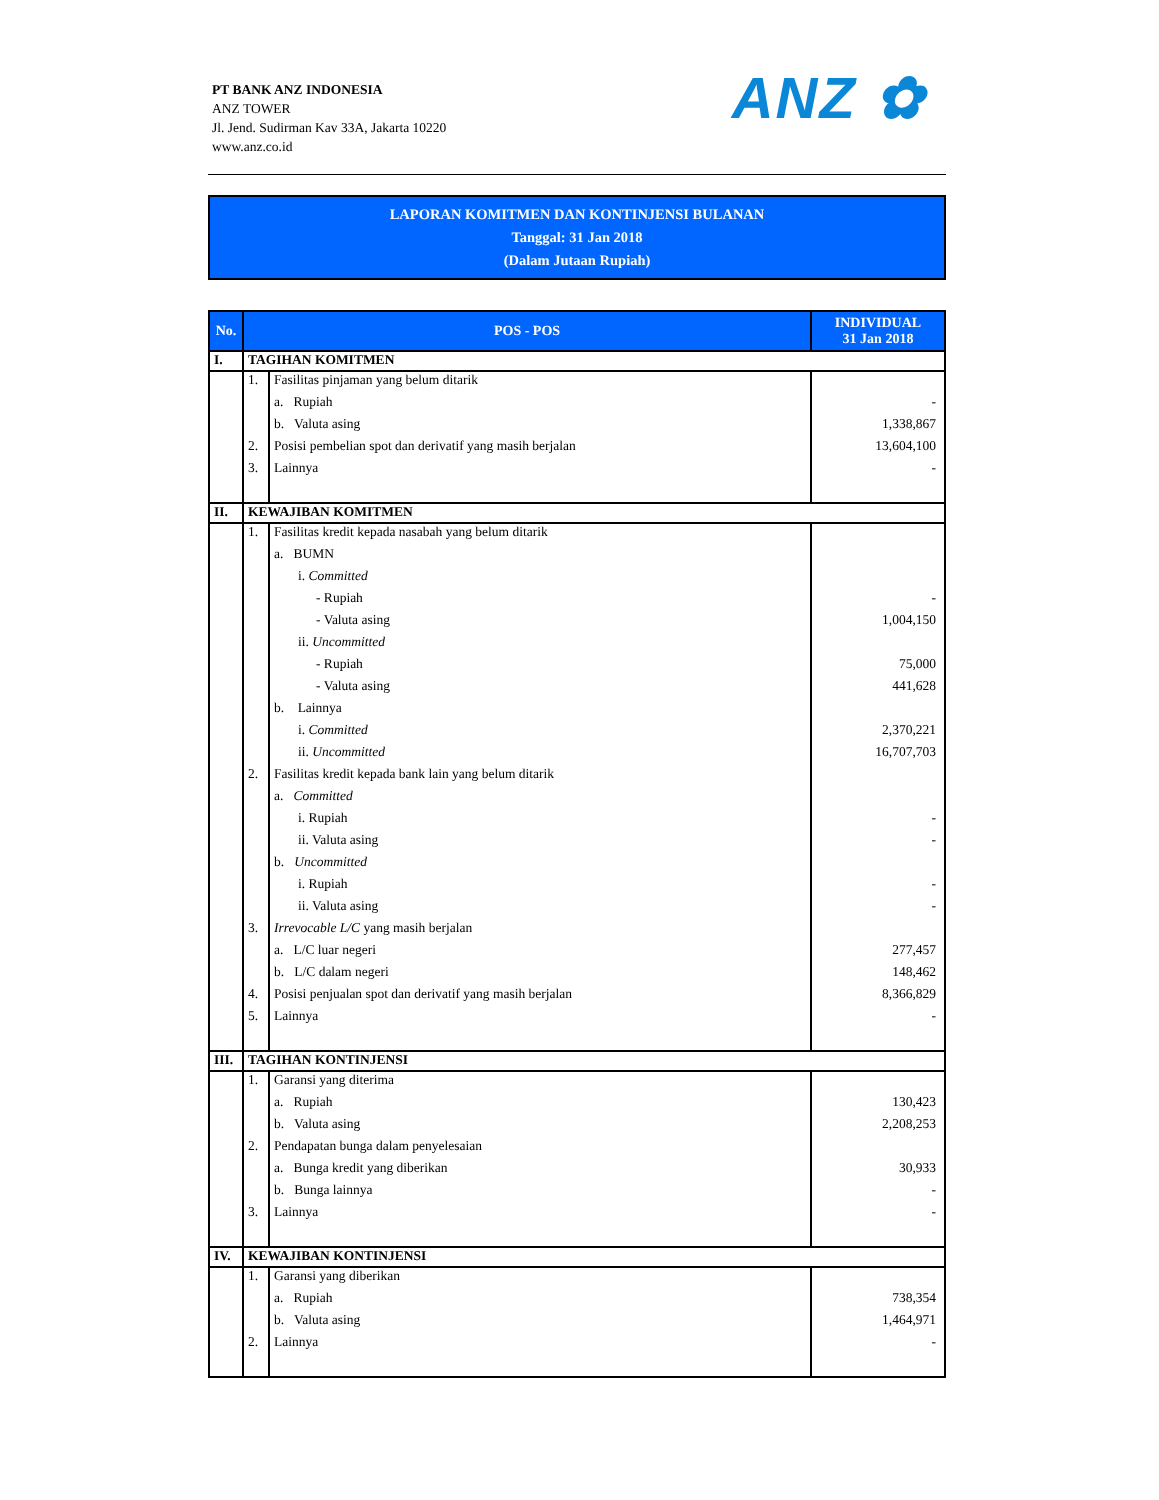PT BANK ANZ INDONESIA
ANZ TOWER
Jl. Jend. Sudirman Kav 33A, Jakarta 10220
www.anz.co.id
ANZ ✿
LAPORAN KOMITMEN DAN KONTINJENSI BULANAN
Tanggal: 31 Jan 2018
(Dalam Jutaan Rupiah)
| No. | POS - POS | | INDIVIDUAL 31 Jan 2018 |
| --- | --- | --- | --- |
| I. | TAGIHAN KOMITMEN | | |
| | 1. | Fasilitas pinjaman yang belum ditarik | |
| | | a. Rupiah | - |
| | | b. Valuta asing | 1,338,867 |
| | 2. | Posisi pembelian spot dan derivatif yang masih berjalan | 13,604,100 |
| | 3. | Lainnya | - |
| II. | KEWAJIBAN KOMITMEN | | |
| | 1. | Fasilitas kredit kepada nasabah yang belum ditarik | |
| | | a. BUMN | |
| | | i. Committed | |
| | | - Rupiah | - |
| | | - Valuta asing | 1,004,150 |
| | | ii. Uncommitted | |
| | | - Rupiah | 75,000 |
| | | - Valuta asing | 441,628 |
| | | b. Lainnya | |
| | | i. Committed | 2,370,221 |
| | | ii. Uncommitted | 16,707,703 |
| | 2. | Fasilitas kredit kepada bank lain yang belum ditarik | |
| | | a. Committed | |
| | | i. Rupiah | - |
| | | ii. Valuta asing | - |
| | | b. Uncommitted | |
| | | i. Rupiah | - |
| | | ii. Valuta asing | - |
| | 3. | Irrevocable L/C yang masih berjalan | |
| | | a. L/C luar negeri | 277,457 |
| | | b. L/C dalam negeri | 148,462 |
| | 4. | Posisi penjualan spot dan derivatif yang masih berjalan | 8,366,829 |
| | 5. | Lainnya | - |
| III. | TAGIHAN KONTINJENSI | | |
| | 1. | Garansi yang diterima | |
| | | a. Rupiah | 130,423 |
| | | b. Valuta asing | 2,208,253 |
| | 2. | Pendapatan bunga dalam penyelesaian | |
| | | a. Bunga kredit yang diberikan | 30,933 |
| | | b. Bunga lainnya | - |
| | 3. | Lainnya | - |
| IV. | KEWAJIBAN KONTINJENSI | | |
| | 1. | Garansi yang diberikan | |
| | | a. Rupiah | 738,354 |
| | | b. Valuta asing | 1,464,971 |
| | 2. | Lainnya | - |